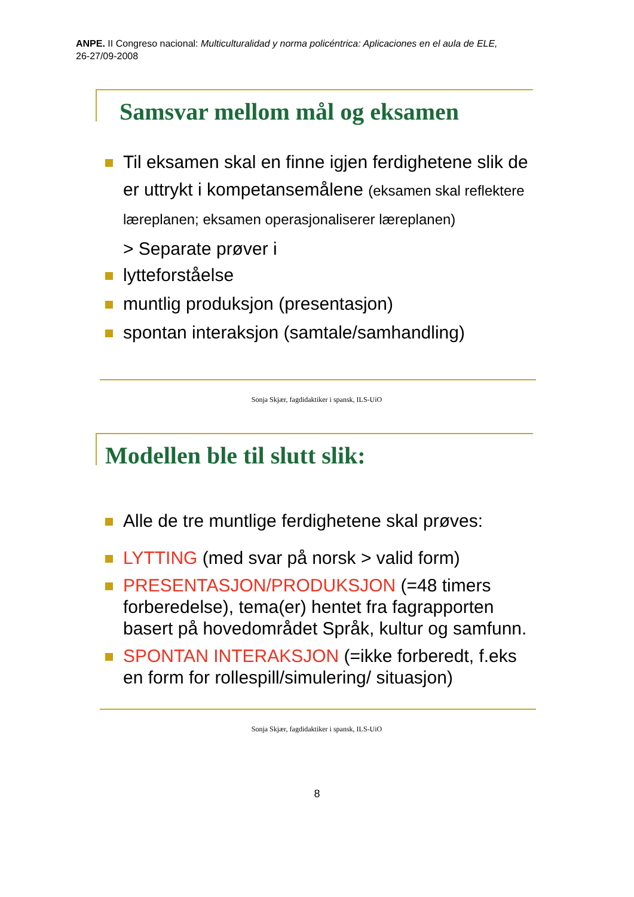ANPE. II Congreso nacional: Multiculturalidad y norma policéntrica: Aplicaciones en el aula de ELE,
26-27/09-2008
Samsvar mellom mål og eksamen
Til eksamen skal en finne igjen ferdighetene slik de er uttrykt i kompetansemålene (eksamen skal reflektere læreplanen; eksamen operasjonaliserer læreplanen)
> Separate prøver i
lytteforståelse
muntlig produksjon (presentasjon)
spontan interaksjon (samtale/samhandling)
Sonja Skjær, fagdidaktiker i spansk, ILS-UiO
Modellen ble til slutt slik:
Alle de tre muntlige ferdighetene skal prøves:
LYTTING (med svar på norsk > valid form)
PRESENTASJON/PRODUKSJON (=48 timers forberedelse), tema(er) hentet fra fagrapporten basert på hovedområdet Språk, kultur og samfunn.
SPONTAN INTERAKSJON (=ikke forberedt, f.eks en form for rollespill/simulering/ situasjon)
Sonja Skjær, fagdidaktiker i spansk, ILS-UiO
8